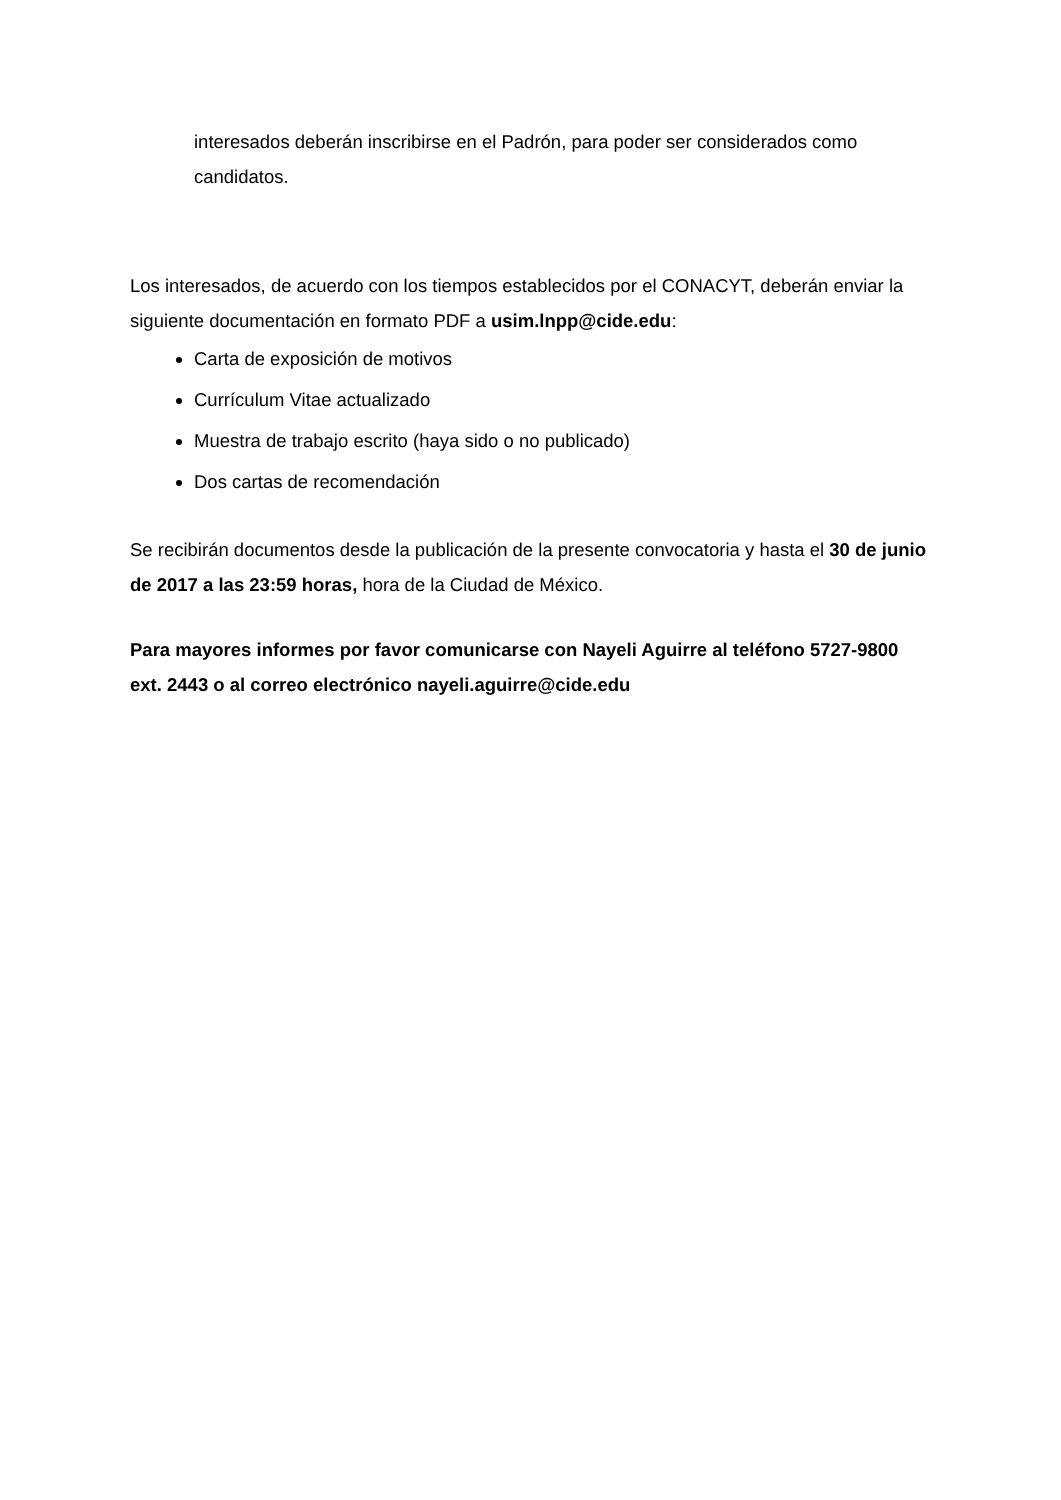interesados deberán inscribirse en el Padrón, para poder ser considerados como candidatos.
Los interesados, de acuerdo con los tiempos establecidos por el CONACYT, deberán enviar la siguiente documentación en formato PDF a usim.lnpp@cide.edu:
Carta de exposición de motivos
Currículum Vitae actualizado
Muestra de trabajo escrito (haya sido o no publicado)
Dos cartas de recomendación
Se recibirán documentos desde la publicación de la presente convocatoria y hasta el 30 de junio de 2017 a las 23:59 horas, hora de la Ciudad de México.
Para mayores informes por favor comunicarse con Nayeli Aguirre al teléfono 5727-9800 ext. 2443 o al correo electrónico nayeli.aguirre@cide.edu